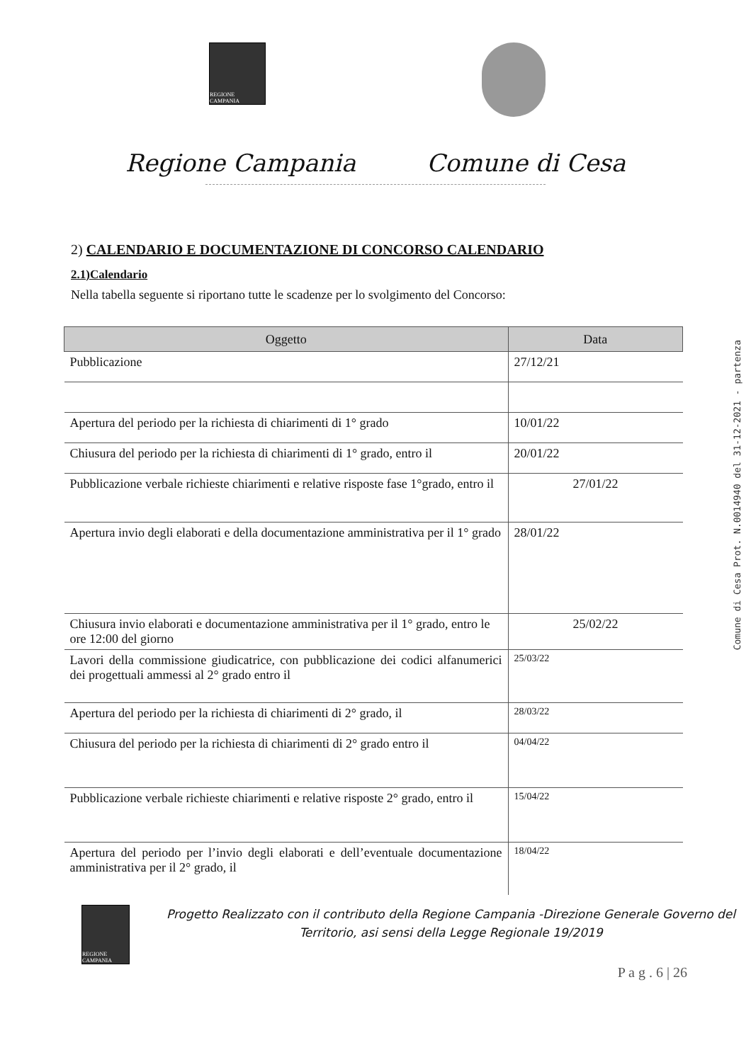REGIONE CAMPANIA
Regione Campania Comune di Cesa
2) CALENDARIO E DOCUMENTAZIONE DI CONCORSO CALENDARIO
2.1)Calendario
Nella tabella seguente si riportano tutte le scadenze per lo svolgimento del Concorso:
| Oggetto | Data |
| --- | --- |
| Pubblicazione | 27/12/21 |
| Apertura del periodo per la richiesta di chiarimenti di 1° grado | 10/01/22 |
| Chiusura del periodo per la richiesta di chiarimenti di 1° grado, entro il | 20/01/22 |
| Pubblicazione verbale richieste chiarimenti e relative risposte fase 1°grado, entro il | 27/01/22 |
| Apertura invio degli elaborati e della documentazione amministrativa per il 1° grado | 28/01/22 |
| Chiusura invio elaborati e documentazione amministrativa per il 1° grado, entro le ore 12:00 del giorno | 25/02/22 |
| Lavori della commissione giudicatrice, con pubblicazione dei codici alfanumerici dei progettuali ammessi al 2° grado entro il | 25/03/22 |
| Apertura del periodo per la richiesta di chiarimenti di 2° grado, il | 28/03/22 |
| Chiusura del periodo per la richiesta di chiarimenti di 2° grado entro il | 04/04/22 |
| Pubblicazione verbale richieste chiarimenti e relative risposte 2° grado, entro il | 15/04/22 |
| Apertura del periodo per l’invio degli elaborati e dell’eventuale documentazione amministrativa per il 2° grado, il | 18/04/22 |
REGIONE CAMPANIA
Progetto Realizzato con il contributo della Regione Campania -Direzione Generale Governo del Territorio, asi sensi della Legge Regionale 19/2019
P a g . 6 | 26
Comune di Cesa Prot. N.0014940 del 31-12-2021 - partenza